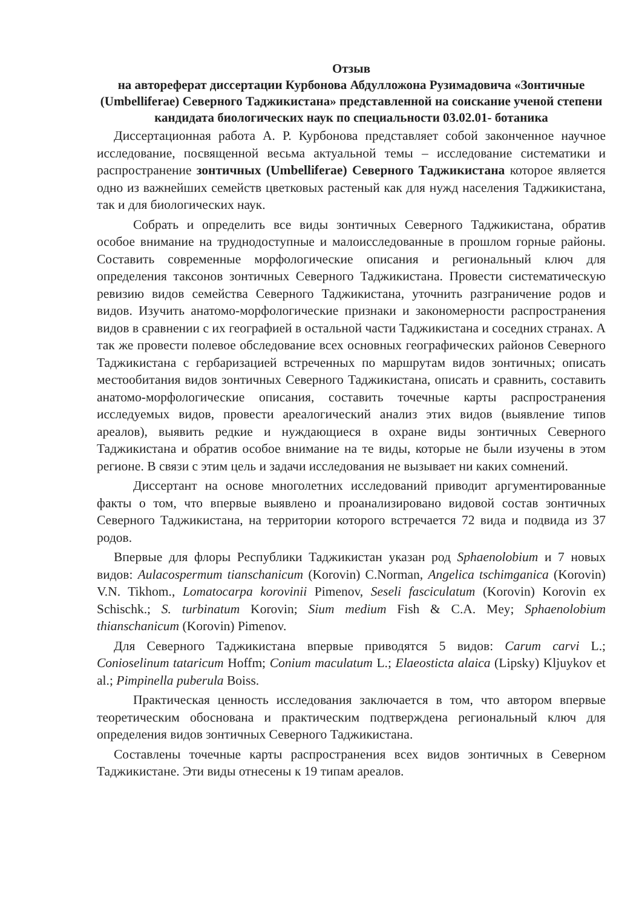Отзыв
на автореферат диссертации Курбонова Абдулложона Рузимадовича «Зонтичные (Umbelliferae) Северного Таджикистана» представленной на соискание ученой степени кандидата биологических наук по специальности 03.02.01- ботаника
Диссертационная работа А. Р. Курбонова представляет собой законченное научное исследование, посвященной весьма актуальной темы – исследование систематики и распространение зонтичных (Umbelliferae) Северного Таджикистана которое является одно из важнейших семейств цветковых растеный как для нужд населения Таджикистана, так и для биологических наук.
Собрать и определить все виды зонтичных Северного Таджикистана, обратив особое внимание на труднодоступные и малоисследованные в прошлом горные районы. Составить современные морфологические описания и региональный ключ для определения таксонов зонтичных Северного Таджикистана. Провести систематическую ревизию видов семейства Северного Таджикистана, уточнить разграничение родов и видов. Изучить анатомо-морфологические признаки и закономерности распространения видов в сравнении с их географией в остальной части Таджикистана и соседних странах. А так же провести полевое обследование всех основных географических районов Северного Таджикистана с гербаризацией встреченных по маршрутам видов зонтичных; описать местообитания видов зонтичных Северного Таджикистана, описать и сравнить, составить анатомо-морфологические описания, составить точечные карты распространения исследуемых видов, провести ареалогический анализ этих видов (выявление типов ареалов), выявить редкие и нуждающиеся в охране виды зонтичных Северного Таджикистана и обратив особое внимание на те виды, которые не были изучены в этом регионе. В связи с этим цель и задачи исследования не вызывает ни каких сомнений.
Диссертант на основе многолетних исследований приводит аргументированные факты о том, что впервые выявлено и проанализировано видовой состав зонтичных Северного Таджикистана, на территории которого встречается 72 вида и подвида из 37 родов.
Впервые для флоры Республики Таджикистан указан род Sphaenolobium и 7 новых видов: Aulacospermum tianschanicum (Korovin) C.Norman, Angelica tschimganica (Korovin) V.N. Tikhom., Lomatocarpa korovinii Pimenov, Seseli fasciculatum (Korovin) Korovin ex Schischk.; S. turbinatum Korovin; Sium medium Fish & C.A. Mey; Sphaenolobium thianschanicum (Korovin) Pimenov.
Для Северного Таджикистана впервые приводятся 5 видов: Carum carvi L.; Conioselinum tataricum Hoffm; Conium maculatum L.; Elaeosticta alaica (Lipsky) Kljuykov et al.; Pimpinella puberula Boiss.
Практическая ценность исследования заключается в том, что автором впервые теоретическим обоснована и практическим подтверждена региональный ключ для определения видов зонтичных Северного Таджикистана.
Составлены точечные карты распространения всех видов зонтичных в Северном Таджикистане. Эти виды отнесены к 19 типам ареалов.